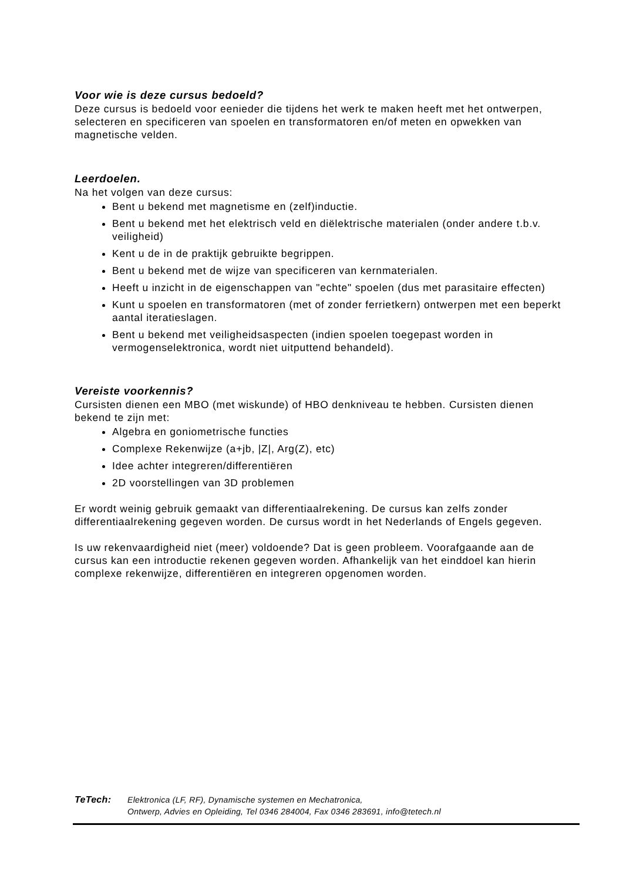Voor wie is deze cursus bedoeld?
Deze cursus is bedoeld voor eenieder die tijdens het werk te maken heeft met het ontwerpen, selecteren en specificeren van spoelen en transformatoren en/of meten en opwekken van magnetische velden.
Leerdoelen.
Na het volgen van deze cursus:
Bent u bekend met magnetisme en (zelf)inductie.
Bent u bekend met het elektrisch veld en diëlektrische materialen (onder andere t.b.v. veiligheid)
Kent u de in de praktijk gebruikte begrippen.
Bent u bekend met de wijze van specificeren van kernmaterialen.
Heeft u inzicht in de eigenschappen van "echte" spoelen (dus met parasitaire effecten)
Kunt u spoelen en transformatoren (met of zonder ferrietkern) ontwerpen met een beperkt aantal iteratieslagen.
Bent u bekend met veiligheidsaspecten (indien spoelen toegepast worden in vermogenselektronica, wordt niet uitputtend behandeld).
Vereiste voorkennis?
Cursisten dienen een MBO (met wiskunde) of HBO denkniveau te hebben. Cursisten dienen bekend te zijn met:
Algebra en goniometrische functies
Complexe Rekenwijze (a+jb, |Z|, Arg(Z), etc)
Idee achter integreren/differentiëren
2D voorstellingen van 3D problemen
Er wordt weinig gebruik gemaakt van differentiaalrekening. De cursus kan zelfs zonder differentiaalrekening gegeven worden. De cursus wordt in het Nederlands of Engels gegeven.
Is uw rekenvaardigheid niet (meer) voldoende? Dat is geen probleem. Voorafgaande aan de cursus kan een introductie rekenen gegeven worden. Afhankelijk van het einddoel kan hierin complexe rekenwijze, differentiëren en integreren opgenomen worden.
TeTech: Elektronica (LF, RF), Dynamische systemen en Mechatronica,
Ontwerp, Advies en Opleiding, Tel 0346 284004, Fax 0346 283691, info@tetech.nl